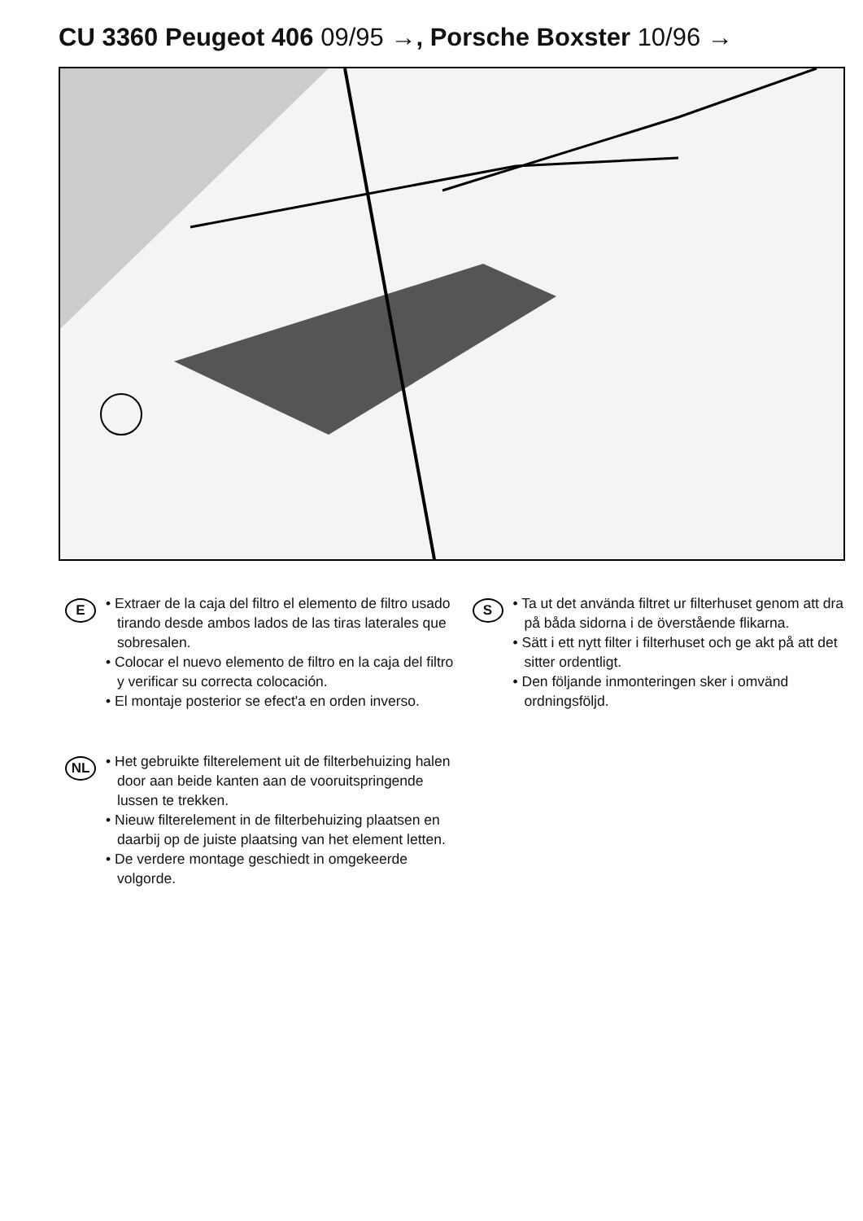CU 3360 Peugeot 406 09/95 →, Porsche Boxster 10/96 →
E
• Extraer de la caja del filtro el elemento de filtro usado tirando desde ambos lados de las tiras laterales que sobresalen.
• Colocar el nuevo elemento de filtro en la caja del filtro y verificar su correcta colocación.
• El montaje posterior se efect'a en orden inverso.
NL
• Het gebruikte filterelement uit de filterbe­huizing halen door aan beide kanten aan de vooruitspringende lussen te trekken.
• Nieuw filterelement in de filterbehuizing plaatsen en daarbij op de juiste plaatsing van het element letten.
• De verdere montage geschiedt in omge­keerde volgorde.
S
• Ta ut det använda filtret ur filterhuset genom att dra på båda sidorna i de överstående flikarna.
• Sätt i ett nytt filter i filterhuset och ge akt på att det sitter ordentligt.
• Den följande inmonteringen sker i omvänd ordningsföljd.